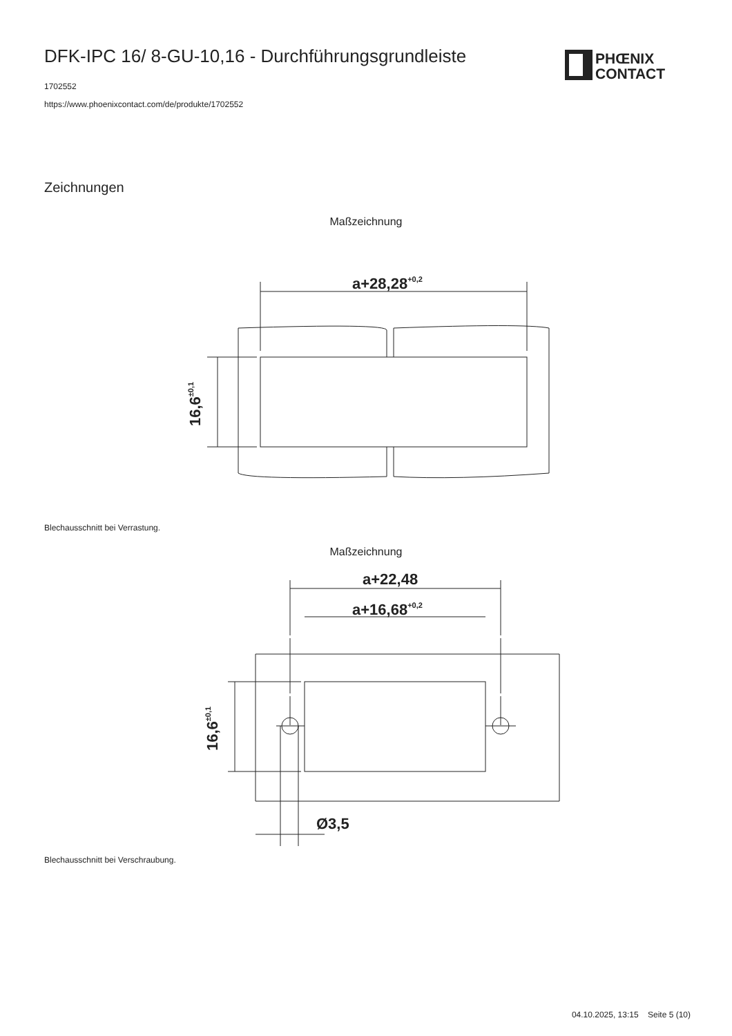DFK-IPC 16/ 8-GU-10,16 - Durchführungsgrundleiste
PHŒNIX
CONTACT
1702552
https://www.phoenixcontact.com/de/produkte/1702552
Zeichnungen
Maßzeichnung
a+28,28+0,2
16,6±0,1
Blechausschnitt bei Verrastung.
Maßzeichnung
a+22,48
a+16,68+0,2
Ø3,5
16,6±0,1
Blechausschnitt bei Verschraubung.
04.10.2025, 13:15 Seite 5 (10)